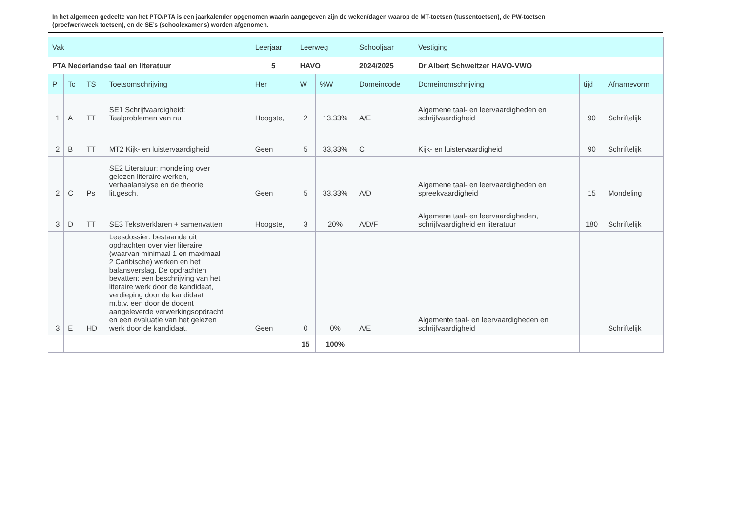In het algemeen gedeelte van het PTO/PTA is een jaarkalender opgenomen waarin aangegeven zijn de weken/dagen waarop de MT-toetsen (tussentoetsen), de PW-toetsen (proefwerkweek toetsen), en de SE’s (schoolexamens) worden afgenomen.
| Vak | | | | Leerjaar | Leerweg | | Schooljaar | Vestiging | | |
| PTA Nederlandse taal en literatuur | | | | 5 | HAVO | | 2024/2025 | Dr Albert Schweitzer HAVO-VWO | | |
| P | Tc | TS | Toetsomschrijving | Her | W | %W | Domeincode | Domeinomschrijving | tijd | Afnamevorm |
| 1 | A | TT | SE1 Schrijfvaardigheid: Taalproblemen van nu | Hoogste, | 2 | 13,33% | A/E | Algemene taal- en leervaardigheden en schrijfvaardigheid | 90 | Schriftelijk |
| 2 | B | TT | MT2 Kijk- en luistervaardigheid | Geen | 5 | 33,33% | C | Kijk- en luistervaardigheid | 90 | Schriftelijk |
| 2 | C | Ps | SE2 Literatuur: mondeling over gelezen literaire werken, verhaalanalyse en de theorie lit.gesch. | Geen | 5 | 33,33% | A/D | Algemene taal- en leervaardigheden en spreekvaardigheid | 15 | Mondeling |
| 3 | D | TT | SE3 Tekstverklaren + samenvatten | Hoogste, | 3 | 20% | A/D/F | Algemene taal- en leervaardigheden, schrijfvaardigheid en literatuur | 180 | Schriftelijk |
| 3 | E | HD | Leesdossier: bestaande uit opdrachten over vier literaire (waarvan minimaal 1 en maximaal 2 Caribische) werken en het balansverslag. De opdrachten bevatten: een beschrijving van het literaire werk door de kandidaat, verdieping door de kandidaat m.b.v. een door de docent aangeleverde verwerkingsopdracht en een evaluatie van het gelezen werk door de kandidaat. | Geen | 0 | 0% | A/E | Algemente taal- en leervaardigheden en schrijfvaardigheid | | Schriftelijk |
| | | | | | 15 | 100% | | | | |